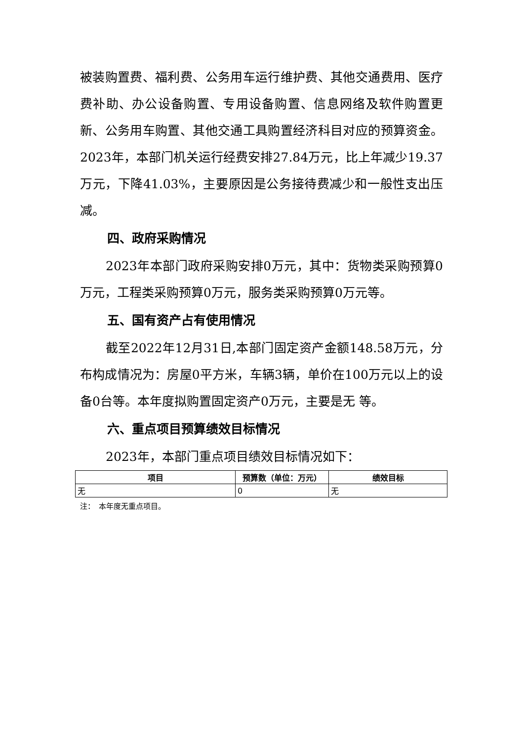被装购置费、福利费、公务用车运行维护费、其他交通费用、医疗费补助、办公设备购置、专用设备购置、信息网络及软件购置更新、公务用车购置、其他交通工具购置经济科目对应的预算资金。2023年，本部门机关运行经费安排27.84万元，比上年减少19.37万元，下降41.03%，主要原因是公务接待费减少和一般性支出压减。
四、政府采购情况
2023年本部门政府采购安排0万元，其中：货物类采购预算0万元，工程类采购预算0万元，服务类采购预算0万元等。
五、国有资产占有使用情况
截至2022年12月31日,本部门固定资产金额148.58万元，分布构成情况为：房屋0平方米，车辆3辆，单价在100万元以上的设备0台等。本年度拟购置固定资产0万元，主要是无 等。
六、重点项目预算绩效目标情况
2023年，本部门重点项目绩效目标情况如下：
| 项目 | 预算数（单位：万元） | 绩效目标 |
| --- | --- | --- |
| 无 | 0 | 无 |
注：　本年度无重点项目。